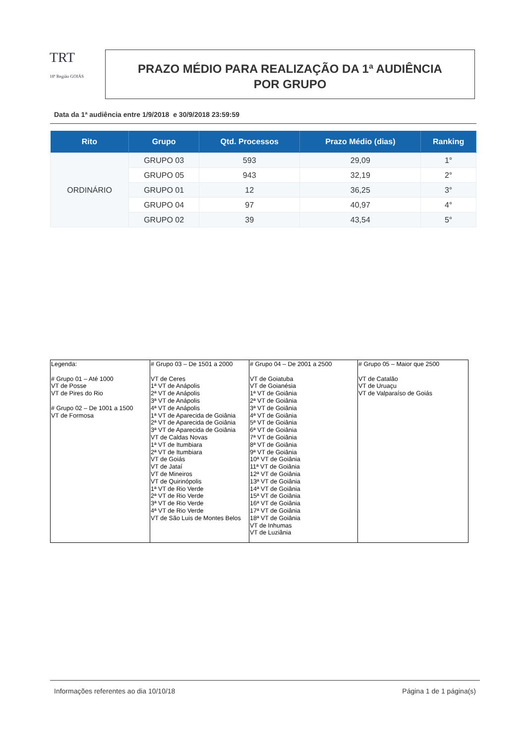TRT
18ª Região GOIÁS
PRAZO MÉDIO PARA REALIZAÇÃO DA 1ª AUDIÊNCIA
POR GRUPO
Data da 1ª audiência entre 1/9/2018 e 30/9/2018 23:59:59
| Rito | Grupo | Qtd. Processos | Prazo Médio (dias) | Ranking |
| --- | --- | --- | --- | --- |
| ORDINÁRIO | GRUPO 03 | 593 | 29,09 | 1° |
| | GRUPO 05 | 943 | 32,19 | 2° |
| | GRUPO 01 | 12 | 36,25 | 3° |
| | GRUPO 04 | 97 | 40,97 | 4° |
| | GRUPO 02 | 39 | 43,54 | 5° |
| Legenda: # Grupo 01 – Até 1000 VT de Posse VT de Pires do Rio # Grupo 02 – De 1001 a 1500 VT de Formosa | # Grupo 03 – De 1501 a 2000 VT de Ceres 1ª VT de Anápolis 2ª VT de Anápolis 3ª VT de Anápolis 4ª VT de Anápolis 1ª VT de Aparecida de Goiânia 2ª VT de Aparecida de Goiânia 3ª VT de Aparecida de Goiânia VT de Caldas Novas 1ª VT de Itumbiara 2ª VT de Itumbiara VT de Goiás VT de Jataí VT de Mineiros VT de Quirinópolis 1ª VT de Rio Verde 2ª VT de Rio Verde 3ª VT de Rio Verde 4ª VT de Rio Verde VT de São Luis de Montes Belos | # Grupo 04 – De 2001 a 2500 VT de Goiatuba VT de Goianésia 1ª VT de Goiânia 2ª VT de Goiânia 3ª VT de Goiânia 4ª VT de Goiânia 5ª VT de Goiânia 6ª VT de Goiânia 7ª VT de Goiânia 8ª VT de Goiânia 9ª VT de Goiânia 10ª VT de Goiânia 11ª VT de Goiânia 12ª VT de Goiânia 13ª VT de Goiânia 14ª VT de Goiânia 15ª VT de Goiânia 16ª VT de Goiânia 17ª VT de Goiânia 18ª VT de Goiânia VT de Inhumas VT de Luziânia | # Grupo 05 – Maior que 2500 VT de Catalão VT de Uruaçu VT de Valparaíso de Goiás |
Informações referentes ao dia 10/10/18 Página 1 de 1 página(s)